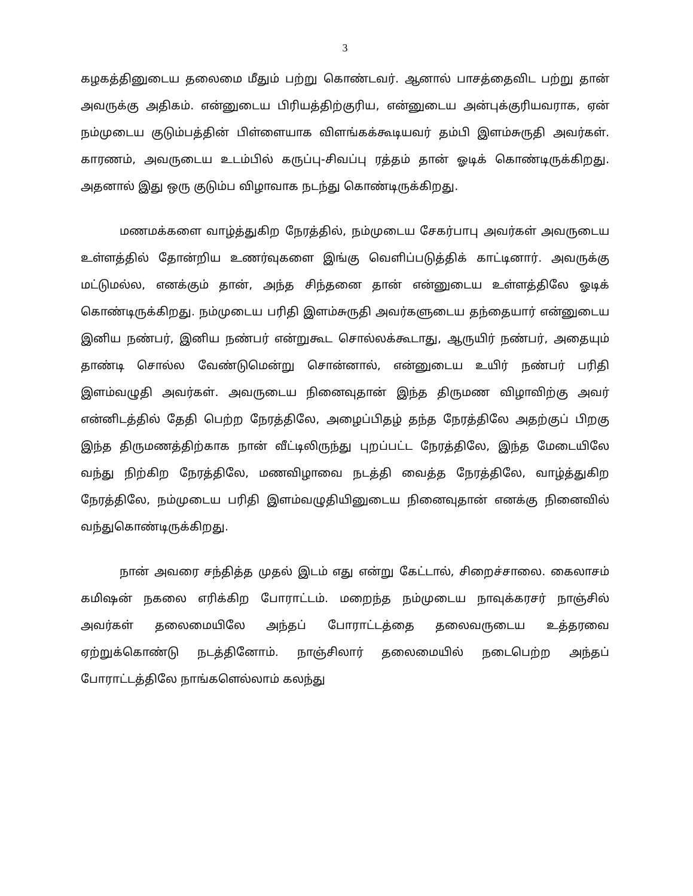3
கழகத்தினுடைய தலைமை மீதும் பற்று கொண்டவர். ஆனால் பாசத்தைவிட பற்று தான் அவருக்கு அதிகம். என்னுடைய பிரியத்திற்குரிய, என்னுடைய அன்புக்குரியவராக, ஏன் நம்முடைய குடும்பத்தின் பிள்ளையாக விளங்கக்கூடியவர் தம்பி இளம்சுருதி அவர்கள். காரணம், அவருடைய உடம்பில் கருப்பு-சிவப்பு ரத்தம் தான் ஓடிக் கொண்டிருக்கிறது. அதனால் இது ஒரு குடும்ப விழாவாக நடந்து கொண்டிருக்கிறது.
மணமக்களை வாழ்த்துகிற நேரத்தில், நம்முடைய சேகர்பாபு அவர்கள் அவருடைய உள்ளத்தில் தோன்றிய உணர்வுகளை இங்கு வெளிப்படுத்திக் காட்டினார். அவருக்கு மட்டுமல்ல, எனக்கும் தான், அந்த சிந்தனை தான் என்னுடைய உள்ளத்திலே ஓடிக் கொண்டிருக்கிறது. நம்முடைய பரிதி இளம்சுருதி அவர்களுடைய தந்தையார் என்னுடைய இனிய நண்பர், இனிய நண்பர் என்றுகூட சொல்லக்கூடாது, ஆருயிர் நண்பர், அதையும் தாண்டி சொல்ல வேண்டுமென்று சொன்னால், என்னுடைய உயிர் நண்பர் பரிதி இளம்வழுதி அவர்கள். அவருடைய நினைவுதான் இந்த திருமண விழாவிற்கு அவர் என்னிடத்தில் தேதி பெற்ற நேரத்திலே, அழைப்பிதழ் தந்த நேரத்திலே அதற்குப் பிறகு இந்த திருமணத்திற்காக நான் வீட்டிலிருந்து புறப்பட்ட நேரத்திலே, இந்த மேடையிலே வந்து நிற்கிற நேரத்திலே, மணவிழாவை நடத்தி வைத்த நேரத்திலே, வாழ்த்துகிற நேரத்திலே, நம்முடைய பரிதி இளம்வழுதியினுடைய நினைவுதான் எனக்கு நினைவில் வந்துகொண்டிருக்கிறது.
நான் அவரை சந்தித்த முதல் இடம் எது என்று கேட்டால், சிறைச்சாலை. கைலாசம் கமிஷன் நகலை எரிக்கிற போராட்டம். மறைந்த நம்முடைய நாவுக்கரசர் நாஞ்சில் அவர்கள் தலைமையிலே அந்தப் போராட்டத்தை தலைவருடைய உத்தரவை ஏற்றுக்கொண்டு நடத்தினோம். நாஞ்சிலார் தலைமையில் நடைபெற்ற அந்தப் போராட்டத்திலே நாங்களெல்லாம் கலந்து